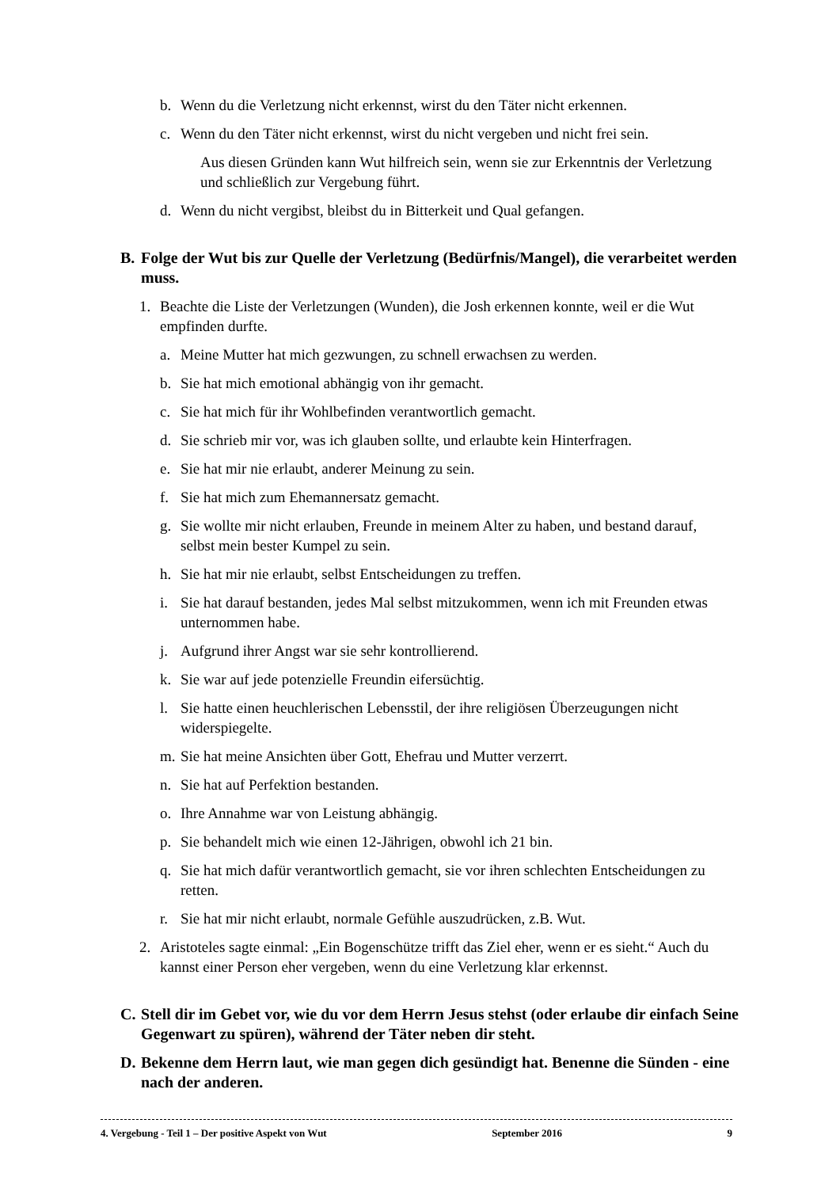b. Wenn du die Verletzung nicht erkennst, wirst du den Täter nicht erkennen.
c. Wenn du den Täter nicht erkennst, wirst du nicht vergeben und nicht frei sein.
Aus diesen Gründen kann Wut hilfreich sein, wenn sie zur Erkenntnis der Verletzung und schließlich zur Vergebung führt.
d. Wenn du nicht vergibst, bleibst du in Bitterkeit und Qual gefangen.
B. Folge der Wut bis zur Quelle der Verletzung (Bedürfnis/Mangel), die verarbeitet werden muss.
1. Beachte die Liste der Verletzungen (Wunden), die Josh erkennen konnte, weil er die Wut empfinden durfte.
a. Meine Mutter hat mich gezwungen, zu schnell erwachsen zu werden.
b. Sie hat mich emotional abhängig von ihr gemacht.
c. Sie hat mich für ihr Wohlbefinden verantwortlich gemacht.
d. Sie schrieb mir vor, was ich glauben sollte, und erlaubte kein Hinterfragen.
e. Sie hat mir nie erlaubt, anderer Meinung zu sein.
f. Sie hat mich zum Ehemannersatz gemacht.
g. Sie wollte mir nicht erlauben, Freunde in meinem Alter zu haben, und bestand darauf, selbst mein bester Kumpel zu sein.
h. Sie hat mir nie erlaubt, selbst Entscheidungen zu treffen.
i. Sie hat darauf bestanden, jedes Mal selbst mitzukommen, wenn ich mit Freunden etwas unternommen habe.
j. Aufgrund ihrer Angst war sie sehr kontrollierend.
k. Sie war auf jede potenzielle Freundin eifersüchtig.
l. Sie hatte einen heuchlerischen Lebensstil, der ihre religiösen Überzeugungen nicht widerspiegelte.
m. Sie hat meine Ansichten über Gott, Ehefrau und Mutter verzerrt.
n. Sie hat auf Perfektion bestanden.
o. Ihre Annahme war von Leistung abhängig.
p. Sie behandelt mich wie einen 12-Jährigen, obwohl ich 21 bin.
q. Sie hat mich dafür verantwortlich gemacht, sie vor ihren schlechten Entscheidungen zu retten.
r. Sie hat mir nicht erlaubt, normale Gefühle auszudrücken, z.B. Wut.
2. Aristoteles sagte einmal: „Ein Bogenschütze trifft das Ziel eher, wenn er es sieht.“ Auch du kannst einer Person eher vergeben, wenn du eine Verletzung klar erkennst.
C. Stell dir im Gebet vor, wie du vor dem Herrn Jesus stehst (oder erlaube dir einfach Seine Gegenwart zu spüren), während der Täter neben dir steht.
D. Bekenne dem Herrn laut, wie man gegen dich gesündigt hat. Benenne die Sünden - eine nach der anderen.
4. Vergebung - Teil 1 – Der positive Aspekt von Wut September 2016 9